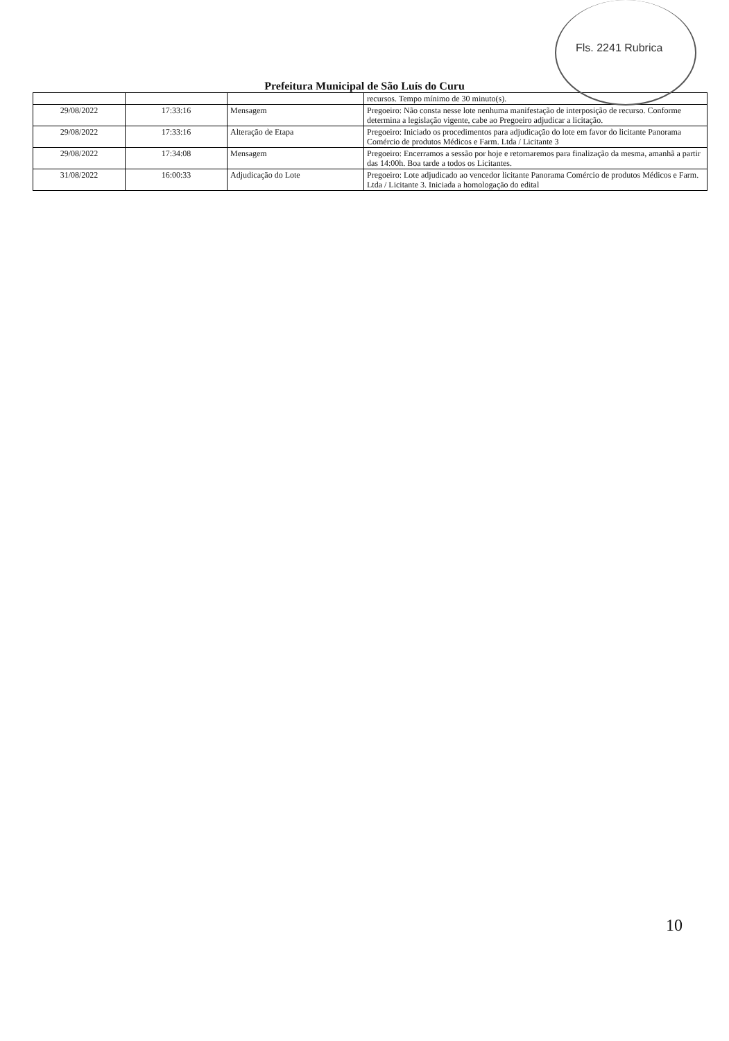Fls. 2241 Rubrica
Prefeitura Municipal de São Luís do Curu
| | | | recursos. Tempo mínimo de 30 minuto(s). |
| 29/08/2022 | 17:33:16 | Mensagem | Pregoeiro: Não consta nesse lote nenhuma manifestação de interposição de recurso. Conforme determina a legislação vigente, cabe ao Pregoeiro adjudicar a licitação. |
| 29/08/2022 | 17:33:16 | Alteração de Etapa | Pregoeiro: Iniciado os procedimentos para adjudicação do lote em favor do licitante Panorama Comércio de produtos Médicos e Farm. Ltda / Licitante 3 |
| 29/08/2022 | 17:34:08 | Mensagem | Pregoeiro: Encerramos a sessão por hoje e retornaremos para finalização da mesma, amanhã a partir das 14:00h. Boa tarde a todos os Licitantes. |
| 31/08/2022 | 16:00:33 | Adjudicação do Lote | Pregoeiro: Lote adjudicado ao vencedor licitante Panorama Comércio de produtos Médicos e Farm. Ltda / Licitante 3. Iniciada a homologação do edital |
10